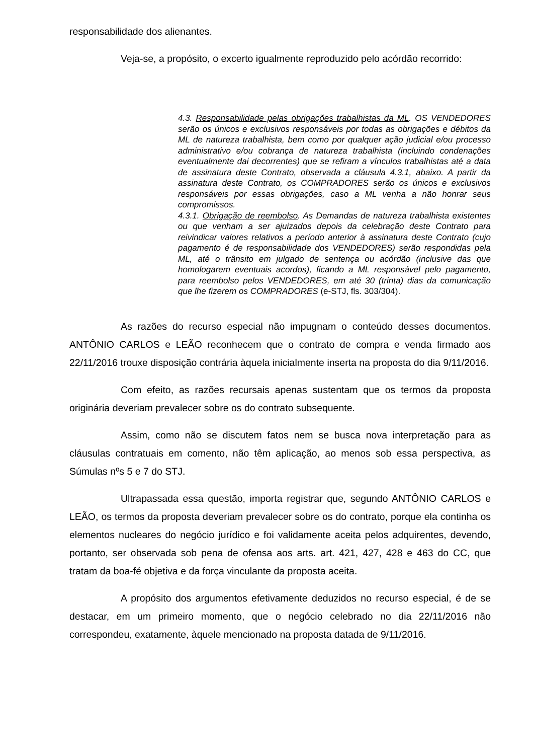responsabilidade dos alienantes.
Veja-se, a propósito, o excerto igualmente reproduzido pelo acórdão recorrido:
4.3. Responsabilidade pelas obrigações trabalhistas da ML. OS VENDEDORES serão os únicos e exclusivos responsáveis por todas as obrigações e débitos da ML de natureza trabalhista, bem como por qualquer ação judicial e/ou processo administrativo e/ou cobrança de natureza trabalhista (incluindo condenações eventualmente dai decorrentes) que se refiram a vínculos trabalhistas até a data de assinatura deste Contrato, observada a cláusula 4.3.1, abaixo. A partir da assinatura deste Contrato, os COMPRADORES serão os únicos e exclusivos responsáveis por essas obrigações, caso a ML venha a não honrar seus compromissos.
4.3.1. Obrigação de reembolso. As Demandas de natureza trabalhista existentes ou que venham a ser ajuizados depois da celebração deste Contrato para reivindicar valores relativos a período anterior à assinatura deste Contrato (cujo pagamento é de responsabilidade dos VENDEDORES) serão respondidas pela ML, até o trânsito em julgado de sentença ou acórdão (inclusive das que homologarem eventuais acordos), ficando a ML responsável pelo pagamento, para reembolso pelos VENDEDORES, em até 30 (trinta) dias da comunicação que lhe fizerem os COMPRADORES (e-STJ, fls. 303/304).
As razões do recurso especial não impugnam o conteúdo desses documentos. ANTÔNIO CARLOS e LEÃO reconhecem que o contrato de compra e venda firmado aos 22/11/2016 trouxe disposição contrária àquela inicialmente inserta na proposta do dia 9/11/2016.
Com efeito, as razões recursais apenas sustentam que os termos da proposta originária deveriam prevalecer sobre os do contrato subsequente.
Assim, como não se discutem fatos nem se busca nova interpretação para as cláusulas contratuais em comento, não têm aplicação, ao menos sob essa perspectiva, as Súmulas nºs 5 e 7 do STJ.
Ultrapassada essa questão, importa registrar que, segundo ANTÔNIO CARLOS e LEÃO, os termos da proposta deveriam prevalecer sobre os do contrato, porque ela continha os elementos nucleares do negócio jurídico e foi validamente aceita pelos adquirentes, devendo, portanto, ser observada sob pena de ofensa aos arts. art. 421, 427, 428 e 463 do CC, que tratam da boa-fé objetiva e da força vinculante da proposta aceita.
A propósito dos argumentos efetivamente deduzidos no recurso especial, é de se destacar, em um primeiro momento, que o negócio celebrado no dia 22/11/2016 não correspondeu, exatamente, àquele mencionado na proposta datada de 9/11/2016.